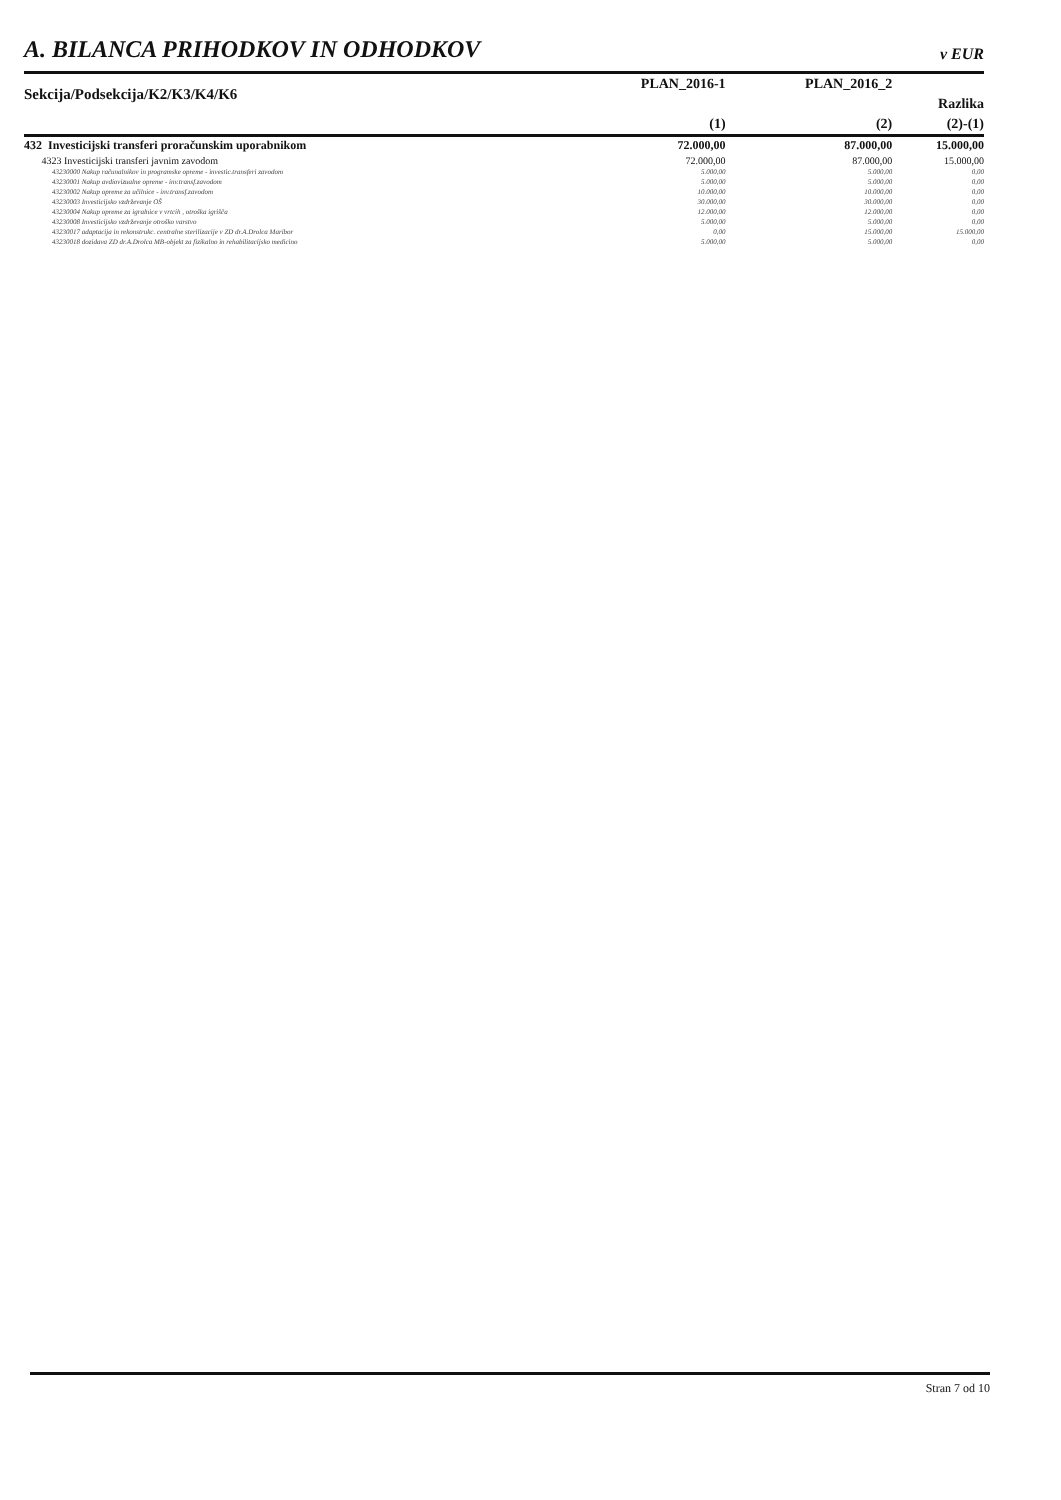A. BILANCA PRIHODKOV IN ODHODKOV v EUR
| Sekcija/Podsekcija/K2/K3/K4/K6 | PLAN_2016-1 | PLAN_2016_2 | |
| --- | --- | --- | --- |
| | | | Razlika |
| | (1) | (2) | (2)-(1) |
| 432 Investicijski transferi proračunskim uporabnikom | 72.000,00 | 87.000,00 | 15.000,00 |
| 4323 Investicijski transferi javnim zavodom | 72.000,00 | 87.000,00 | 15.000,00 |
| 43230000 Nakup računalnikov in programske opreme - investic.transferi zavodom | 5.000,00 | 5.000,00 | 0,00 |
| 43230001 Nakup avdiovizualne opreme - inv.transf.zavodom | 5.000,00 | 5.000,00 | 0,00 |
| 43230002 Nakup opreme za učilnice - inv.transf.zavodom | 10.000,00 | 10.000,00 | 0,00 |
| 43230003 Investicijsko vzdrževanje OŠ | 30.000,00 | 30.000,00 | 0,00 |
| 43230004 Nakup opreme za igralnice v vrtcih , otroška igrišča | 12.000,00 | 12.000,00 | 0,00 |
| 43230008 Investicijsko vzdrževanje otroško varstvo | 5.000,00 | 5.000,00 | 0,00 |
| 43230017 adaptacija in rekonstrukc. centralne sterilizacije v ZD dr.A.Drolca Maribor | 0,00 | 15.000,00 | 15.000,00 |
| 43230018 dozidava ZD dr.A.Drolca MB-objekt za fizikalno in rehabilitacijsko medicino | 5.000,00 | 5.000,00 | 0,00 |
Stran 7 od 10